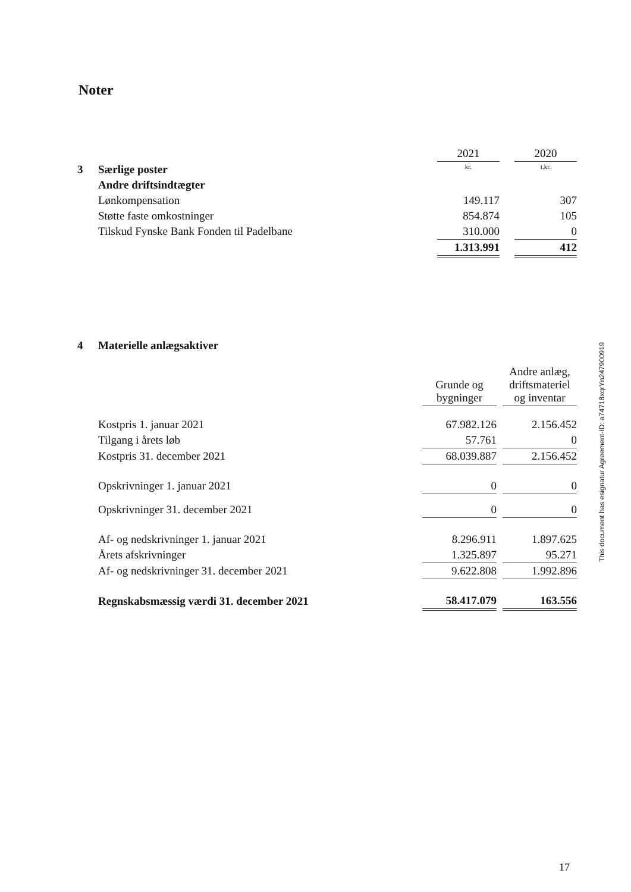Noter
| | | 2021 | | 2020 |
| 3 | Særlige poster | kr. | | t.kr. |
| | Andre driftsindtægter | | | |
| | Lønkompensation | 149.117 | | 307 |
| | Støtte faste omkostninger | 854.874 | | 105 |
| | Tilskud Fynske Bank Fonden til Padelbane | 310.000 | | 0 |
| | | 1.313.991 | | 412 |
| 4 | Materielle anlægsaktiver | | | |
| | | Grunde og bygninger | | Andre anlæg, driftsmateriel og inventar |
| | Kostpris 1. januar 2021 | 67.982.126 | | 2.156.452 |
| | Tilgang i årets løb | 57.761 | | 0 |
| | Kostpris 31. december 2021 | 68.039.887 | | 2.156.452 |
| | Opskrivninger 1. januar 2021 | 0 | | 0 |
| | Opskrivninger 31. december 2021 | 0 | | 0 |
| | Af- og nedskrivninger 1. januar 2021 | 8.296.911 | | 1.897.625 |
| | Årets afskrivninger | 1.325.897 | | 95.271 |
| | Af- og nedskrivninger 31. december 2021 | 9.622.808 | | 1.992.896 |
| | Regnskabsmæssig værdi 31. december 2021 | 58.417.079 | | 163.556 |
This document has esignatur Agreement-ID: a74718xqrYn247900919
17